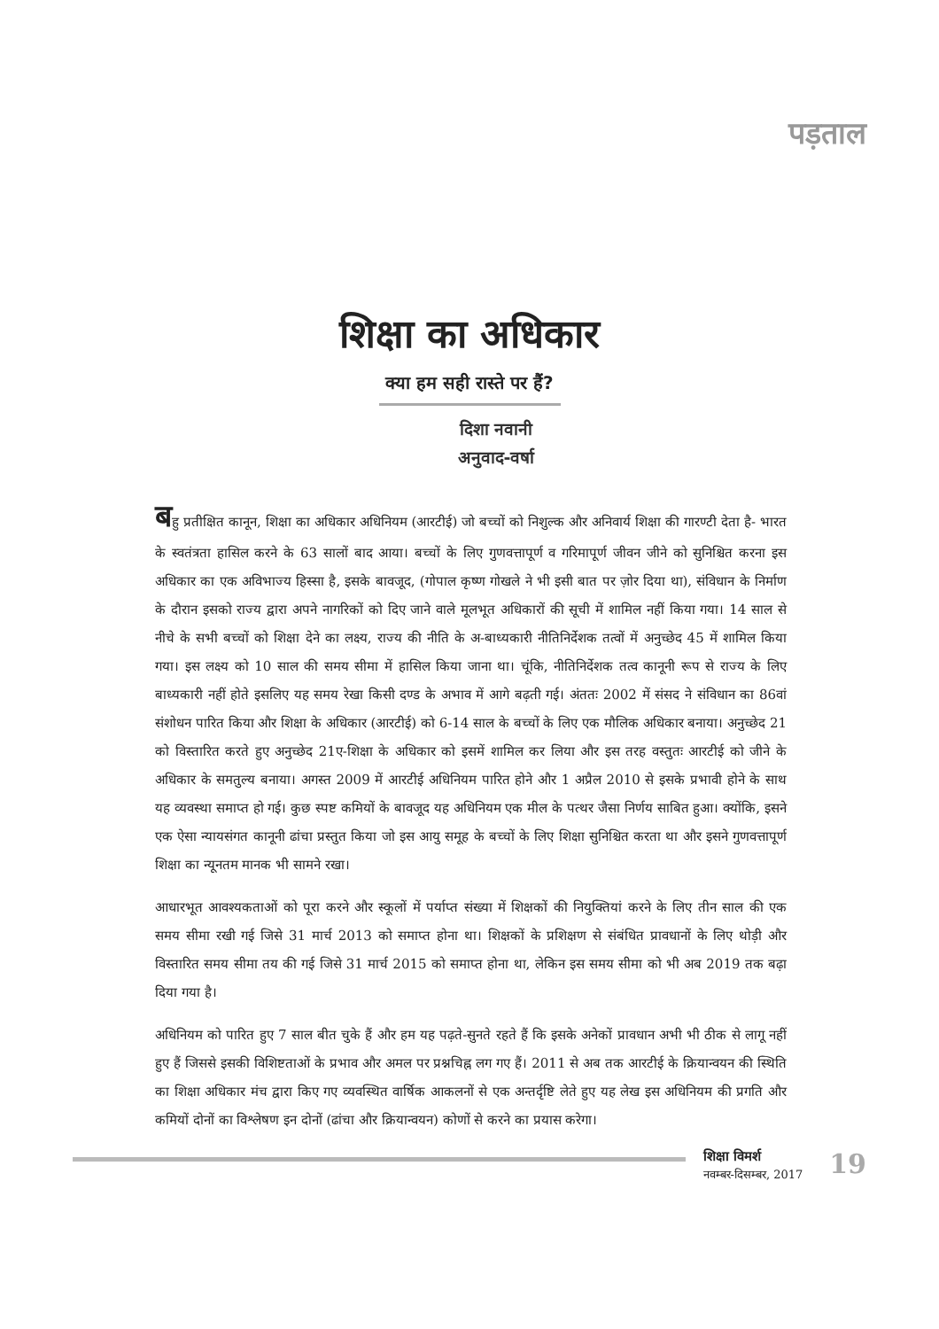पड़ताल
शिक्षा का अधिकार
क्या हम सही रास्ते पर हैं?
दिशा नवानी
अनुवाद-वर्षा
बहु प्रतीक्षित कानून, शिक्षा का अधिकार अधिनियम (आरटीई) जो बच्चों को निशुल्क और अनिवार्य शिक्षा की गारण्टी देता है- भारत के स्वतंत्रता हासिल करने के 63 सालों बाद आया। बच्चों के लिए गुणवत्तापूर्ण व गरिमापूर्ण जीवन जीने को सुनिश्चित करना इस अधिकार का एक अविभाज्य हिस्सा है, इसके बावजूद, (गोपाल कृष्ण गोखले ने भी इसी बात पर ज़ोर दिया था), संविधान के निर्माण के दौरान इसको राज्य द्वारा अपने नागरिकों को दिए जाने वाले मूलभूत अधिकारों की सूची में शामिल नहीं किया गया। 14 साल से नीचे के सभी बच्चों को शिक्षा देने का लक्ष्य, राज्य की नीति के अ-बाध्यकारी नीतिनिर्देशक तत्वों में अनुच्छेद 45 में शामिल किया गया। इस लक्ष्य को 10 साल की समय सीमा में हासिल किया जाना था। चूंकि, नीतिनिर्देशक तत्व कानूनी रूप से राज्य के लिए बाध्यकारी नहीं होते इसलिए यह समय रेखा किसी दण्ड के अभाव में आगे बढ़ती गई। अंततः 2002 में संसद ने संविधान का 86वां संशोधन पारित किया और शिक्षा के अधिकार (आरटीई) को 6-14 साल के बच्चों के लिए एक मौलिक अधिकार बनाया। अनुच्छेद 21 को विस्तारित करते हुए अनुच्छेद 21ए-शिक्षा के अधिकार को इसमें शामिल कर लिया और इस तरह वस्तुतः आरटीई को जीने के अधिकार के समतुल्य बनाया। अगस्त 2009 में आरटीई अधिनियम पारित होने और 1 अप्रैल 2010 से इसके प्रभावी होने के साथ यह व्यवस्था समाप्त हो गई। कुछ स्पष्ट कमियों के बावजूद यह अधिनियम एक मील के पत्थर जैसा निर्णय साबित हुआ। क्योंकि, इसने एक ऐसा न्यायसंगत कानूनी ढांचा प्रस्तुत किया जो इस आयु समूह के बच्चों के लिए शिक्षा सुनिश्चित करता था और इसने गुणवत्तापूर्ण शिक्षा का न्यूनतम मानक भी सामने रखा।
आधारभूत आवश्यकताओं को पूरा करने और स्कूलों में पर्याप्त संख्या में शिक्षकों की नियुक्तियां करने के लिए तीन साल की एक समय सीमा रखी गई जिसे 31 मार्च 2013 को समाप्त होना था। शिक्षकों के प्रशिक्षण से संबंधित प्रावधानों के लिए थोड़ी और विस्तारित समय सीमा तय की गई जिसे 31 मार्च 2015 को समाप्त होना था, लेकिन इस समय सीमा को भी अब 2019 तक बढ़ा दिया गया है।
अधिनियम को पारित हुए 7 साल बीत चुके हैं और हम यह पढ़ते-सुनते रहते हैं कि इसके अनेकों प्रावधान अभी भी ठीक से लागू नहीं हुए हैं जिससे इसकी विशिष्टताओं के प्रभाव और अमल पर प्रश्नचिह्न लग गए हैं। 2011 से अब तक आरटीई के क्रियान्वयन की स्थिति का शिक्षा अधिकार मंच द्वारा किए गए व्यवस्थित वार्षिक आकलनों से एक अन्तर्दृष्टि लेते हुए यह लेख इस अधिनियम की प्रगति और कमियों दोनों का विश्लेषण इन दोनों (ढांचा और क्रियान्वयन) कोणों से करने का प्रयास करेगा।
शिक्षा विमर्श
नवम्बर-दिसम्बर, 2017
19